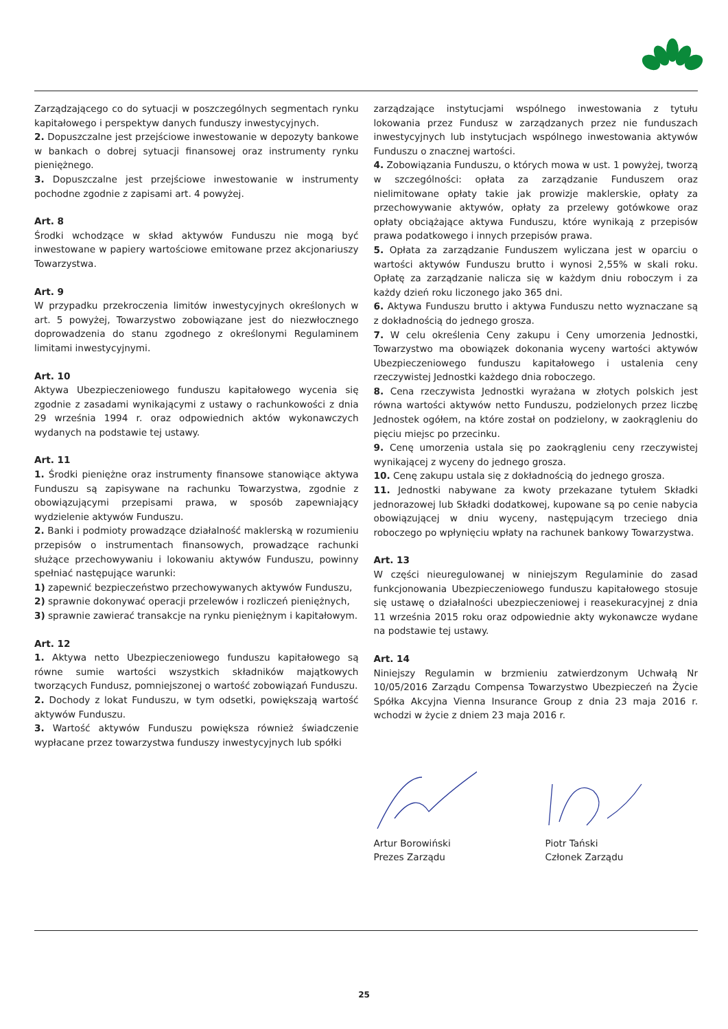Zarządzającego co do sytuacji w poszczególnych segmentach rynku kapitałowego i perspektyw danych funduszy inwestycyjnych.
2. Dopuszczalne jest przejściowe inwestowanie w depozyty bankowe w bankach o dobrej sytuacji finansowej oraz instrumenty rynku pieniężnego.
3. Dopuszczalne jest przejściowe inwestowanie w instrumenty pochodne zgodnie z zapisami art. 4 powyżej.
Art. 8
Środki wchodzące w skład aktywów Funduszu nie mogą być inwestowane w papiery wartościowe emitowane przez akcjonariuszy Towarzystwa.
Art. 9
W przypadku przekroczenia limitów inwestycyjnych określonych w art. 5 powyżej, Towarzystwo zobowiązane jest do niezwłocznego doprowadzenia do stanu zgodnego z określonymi Regulaminem limitami inwestycyjnymi.
Art. 10
Aktywa Ubezpieczeniowego funduszu kapitałowego wycenia się zgodnie z zasadami wynikającymi z ustawy o rachunkowości z dnia 29 września 1994 r. oraz odpowiednich aktów wykonawczych wydanych na podstawie tej ustawy.
Art. 11
1. Środki pieniężne oraz instrumenty finansowe stanowiące aktywa Funduszu są zapisywane na rachunku Towarzystwa, zgodnie z obowiązującymi przepisami prawa, w sposób zapewniający wydzielenie aktywów Funduszu.
2. Banki i podmioty prowadzące działalność maklerską w rozumieniu przepisów o instrumentach finansowych, prowadzące rachunki służące przechowywaniu i lokowaniu aktywów Funduszu, powinny spełniać następujące warunki:
1) zapewnić bezpieczeństwo przechowywanych aktywów Funduszu,
2) sprawnie dokonywać operacji przelewów i rozliczeń pieniężnych,
3) sprawnie zawierać transakcje na rynku pieniężnym i kapitałowym.
Art. 12
1. Aktywa netto Ubezpieczeniowego funduszu kapitałowego są równe sumie wartości wszystkich składników majątkowych tworzących Fundusz, pomniejszonej o wartość zobowiązań Funduszu.
2. Dochody z lokat Funduszu, w tym odsetki, powiększają wartość aktywów Funduszu.
3. Wartość aktywów Funduszu powiększa również świadczenie wypłacane przez towarzystwa funduszy inwestycyjnych lub spółki
zarządzające instytucjami wspólnego inwestowania z tytułu lokowania przez Fundusz w zarządzanych przez nie funduszach inwestycyjnych lub instytucjach wspólnego inwestowania aktywów Funduszu o znacznej wartości.
4. Zobowiązania Funduszu, o których mowa w ust. 1 powyżej, tworzą w szczególności: opłata za zarządzanie Funduszem oraz nielimitowane opłaty takie jak prowizje maklerskie, opłaty za przechowywanie aktywów, opłaty za przelewy gotówkowe oraz opłaty obciążające aktywa Funduszu, które wynikają z przepisów prawa podatkowego i innych przepisów prawa.
5. Opłata za zarządzanie Funduszem wyliczana jest w oparciu o wartości aktywów Funduszu brutto i wynosi 2,55% w skali roku. Opłatę za zarządzanie nalicza się w każdym dniu roboczym i za każdy dzień roku liczonego jako 365 dni.
6. Aktywa Funduszu brutto i aktywa Funduszu netto wyznaczane są z dokładnością do jednego grosza.
7. W celu określenia Ceny zakupu i Ceny umorzenia Jednostki, Towarzystwo ma obowiązek dokonania wyceny wartości aktywów Ubezpieczeniowego funduszu kapitałowego i ustalenia ceny rzeczywistej Jednostki każdego dnia roboczego.
8. Cena rzeczywista Jednostki wyrażana w złotych polskich jest równa wartości aktywów netto Funduszu, podzielonych przez liczbę Jednostek ogółem, na które został on podzielony, w zaokrągleniu do pięciu miejsc po przecinku.
9. Cenę umorzenia ustala się po zaokrągleniu ceny rzeczywistej wynikającej z wyceny do jednego grosza.
10. Cenę zakupu ustala się z dokładnością do jednego grosza.
11. Jednostki nabywane za kwoty przekazane tytułem Składki jednorazowej lub Składki dodatkowej, kupowane są po cenie nabycia obowiązującej w dniu wyceny, następującym trzeciego dnia roboczego po wpłynięciu wpłaty na rachunek bankowy Towarzystwa.
Art. 13
W części nieuregulowanej w niniejszym Regulaminie do zasad funkcjonowania Ubezpieczeniowego funduszu kapitałowego stosuje się ustawę o działalności ubezpieczeniowej i reasekuracyjnej z dnia 11 września 2015 roku oraz odpowiednie akty wykonawcze wydane na podstawie tej ustawy.
Art. 14
Niniejszy Regulamin w brzmieniu zatwierdzonym Uchwałą Nr 10/05/2016 Zarządu Compensa Towarzystwo Ubezpieczeń na Życie Spółka Akcyjna Vienna Insurance Group z dnia 23 maja 2016 r. wchodzi w życie z dniem 23 maja 2016 r.
Artur Borowiński
Prezes Zarządu
Piotr Tański
Członek Zarządu
25